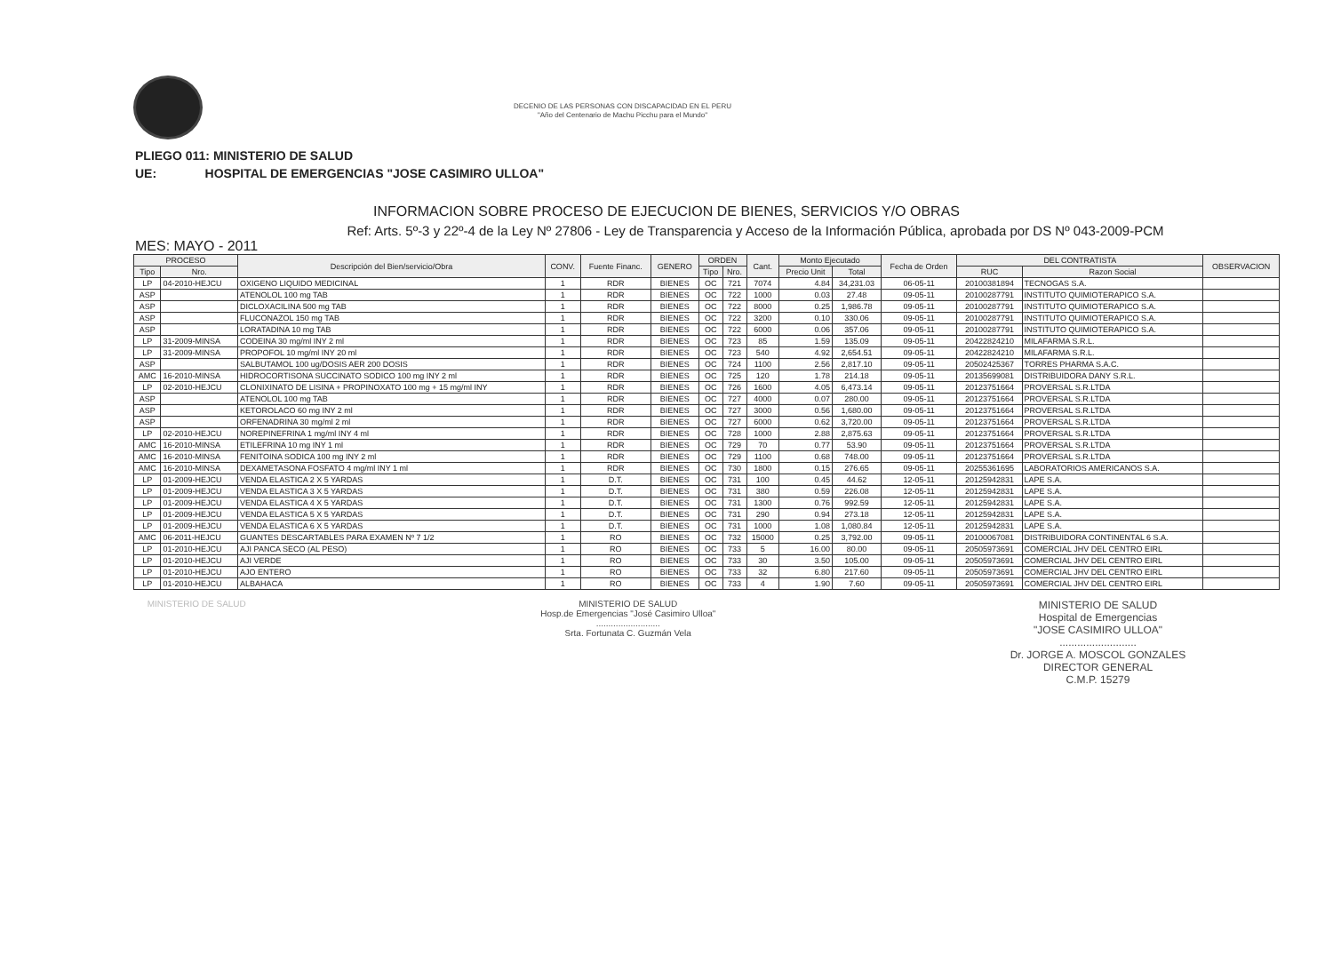DECENIO DE LAS PERSONAS CON DISCAPACIDAD EN EL PERU
"Año del Centenario de Machu Picchu para el Mundo"
PLIEGO 011: MINISTERIO DE SALUD
UE: HOSPITAL DE EMERGENCIAS "JOSE CASIMIRO ULLOA"
INFORMACION SOBRE PROCESO DE EJECUCION DE BIENES, SERVICIOS Y/O OBRAS
Ref: Arts. 5º-3 y 22º-4 de la Ley Nº 27806 - Ley de Transparencia y Acceso de la Información Pública, aprobada por DS Nº 043-2009-PCM
MES: MAYO - 2011
| PROCESO | | Descripción del Bien/servicio/Obra | CONV. | Fuente Financ. | GENERO | ORDEN | | Cant. | Monto Ejecutado | | Fecha de Orden | DEL CONTRATISTA | | OBSERVACION |
| --- | --- | --- | --- | --- | --- | --- | --- | --- | --- | --- | --- | --- | --- | --- |
| Tipo | Nro. | | | | | Tipo | Nro. | | Precio Unit | Total | | RUC | Razon Social | |
| LP | 04-2010-HEJCU | OXIGENO LIQUIDO MEDICINAL | 1 | RDR | BIENES | OC | 721 | 7074 | 4.84 | 34,231.03 | 06-05-11 | 20100381894 | TECNOGAS S.A. | |
| ASP | | ATENOLOL 100 mg TAB | 1 | RDR | BIENES | OC | 722 | 1000 | 0.03 | 27.48 | 09-05-11 | 20100287791 | INSTITUTO QUIMIOTERAPICO S.A. | |
| ASP | | DICLOXACILINA 500 mg TAB | 1 | RDR | BIENES | OC | 722 | 8000 | 0.25 | 1,986.78 | 09-05-11 | 20100287791 | INSTITUTO QUIMIOTERAPICO S.A. | |
| ASP | | FLUCONAZOL 150 mg TAB | 1 | RDR | BIENES | OC | 722 | 3200 | 0.10 | 330.06 | 09-05-11 | 20100287791 | INSTITUTO QUIMIOTERAPICO S.A. | |
| ASP | | LORATADINA 10 mg TAB | 1 | RDR | BIENES | OC | 722 | 6000 | 0.06 | 357.06 | 09-05-11 | 20100287791 | INSTITUTO QUIMIOTERAPICO S.A. | |
| LP | 31-2009-MINSA | CODEINA 30 mg/ml INY 2 ml | 1 | RDR | BIENES | OC | 723 | 85 | 1.59 | 135.09 | 09-05-11 | 20422824210 | MILAFARMA S.R.L. | |
| LP | 31-2009-MINSA | PROPOFOL 10 mg/ml INY 20 ml | 1 | RDR | BIENES | OC | 723 | 540 | 4.92 | 2,654.51 | 09-05-11 | 20422824210 | MILAFARMA S.R.L. | |
| ASP | | SALBUTAMOL 100 ug/DOSIS AER 200 DOSIS | 1 | RDR | BIENES | OC | 724 | 1100 | 2.56 | 2,817.10 | 09-05-11 | 20502425367 | TORRES PHARMA S.A.C. | |
| AMC | 16-2010-MINSA | HIDROCORTISONA SUCCINATO SODICO 100 mg INY 2 ml | 1 | RDR | BIENES | OC | 725 | 120 | 1.78 | 214.18 | 09-05-11 | 20135699081 | DISTRIBUIDORA DANY S.R.L. | |
| LP | 02-2010-HEJCU | CLONIXINATO DE LISINA + PROPINOXATO 100 mg + 15 mg/ml INY | 1 | RDR | BIENES | OC | 726 | 1600 | 4.05 | 6,473.14 | 09-05-11 | 20123751664 | PROVERSAL S.R.LTDA | |
| ASP | | ATENOLOL 100 mg TAB | 1 | RDR | BIENES | OC | 727 | 4000 | 0.07 | 280.00 | 09-05-11 | 20123751664 | PROVERSAL S.R.LTDA | |
| ASP | | KETOROLACO 60 mg INY 2 ml | 1 | RDR | BIENES | OC | 727 | 3000 | 0.56 | 1,680.00 | 09-05-11 | 20123751664 | PROVERSAL S.R.LTDA | |
| ASP | | ORFENADRINA 30 mg/ml 2 ml | 1 | RDR | BIENES | OC | 727 | 6000 | 0.62 | 3,720.00 | 09-05-11 | 20123751664 | PROVERSAL S.R.LTDA | |
| LP | 02-2010-HEJCU | NOREPINEFRINA 1 mg/ml INY 4 ml | 1 | RDR | BIENES | OC | 728 | 1000 | 2.88 | 2,875.63 | 09-05-11 | 20123751664 | PROVERSAL S.R.LTDA | |
| AMC | 16-2010-MINSA | ETILEFRINA 10 mg INY 1 ml | 1 | RDR | BIENES | OC | 729 | 70 | 0.77 | 53.90 | 09-05-11 | 20123751664 | PROVERSAL S.R.LTDA | |
| AMC | 16-2010-MINSA | FENITOINA SODICA 100 mg INY 2 ml | 1 | RDR | BIENES | OC | 729 | 1100 | 0.68 | 748.00 | 09-05-11 | 20123751664 | PROVERSAL S.R.LTDA | |
| AMC | 16-2010-MINSA | DEXAMETASONA FOSFATO 4 mg/ml INY 1 ml | 1 | RDR | BIENES | OC | 730 | 1800 | 0.15 | 276.65 | 09-05-11 | 20255361695 | LABORATORIOS AMERICANOS S.A. | |
| LP | 01-2009-HEJCU | VENDA ELASTICA 2 X 5 YARDAS | 1 | D.T. | BIENES | OC | 731 | 100 | 0.45 | 44.62 | 12-05-11 | 20125942831 | LAPE S.A. | |
| LP | 01-2009-HEJCU | VENDA ELASTICA 3 X 5 YARDAS | 1 | D.T. | BIENES | OC | 731 | 380 | 0.59 | 226.08 | 12-05-11 | 20125942831 | LAPE S.A. | |
| LP | 01-2009-HEJCU | VENDA ELASTICA 4 X 5 YARDAS | 1 | D.T. | BIENES | OC | 731 | 1300 | 0.76 | 992.59 | 12-05-11 | 20125942831 | LAPE S.A. | |
| LP | 01-2009-HEJCU | VENDA ELASTICA 5 X 5 YARDAS | 1 | D.T. | BIENES | OC | 731 | 290 | 0.94 | 273.18 | 12-05-11 | 20125942831 | LAPE S.A. | |
| LP | 01-2009-HEJCU | VENDA ELASTICA 6 X 5 YARDAS | 1 | D.T. | BIENES | OC | 731 | 1000 | 1.08 | 1,080.84 | 12-05-11 | 20125942831 | LAPE S.A. | |
| AMC | 06-2011-HEJCU | GUANTES DESCARTABLES PARA EXAMEN Nº 7 1/2 | 1 | RO | BIENES | OC | 732 | 15000 | 0.25 | 3,792.00 | 09-05-11 | 20100067081 | DISTRIBUIDORA CONTINENTAL 6 S.A. | |
| LP | 01-2010-HEJCU | AJI PANCA SECO (AL PESO) | 1 | RO | BIENES | OC | 733 | 5 | 16.00 | 80.00 | 09-05-11 | 20505973691 | COMERCIAL JHV DEL CENTRO EIRL | |
| LP | 01-2010-HEJCU | AJI VERDE | 1 | RO | BIENES | OC | 733 | 30 | 3.50 | 105.00 | 09-05-11 | 20505973691 | COMERCIAL JHV DEL CENTRO EIRL | |
| LP | 01-2010-HEJCU | AJO ENTERO | 1 | RO | BIENES | OC | 733 | 32 | 6.80 | 217.60 | 09-05-11 | 20505973691 | COMERCIAL JHV DEL CENTRO EIRL | |
| LP | 01-2010-HEJCU | ALBAHACA | 1 | RO | BIENES | OC | 733 | 4 | 1.90 | 7.60 | 09-05-11 | 20505973691 | COMERCIAL JHV DEL CENTRO EIRL | |
MINISTERIO DE SALUD MINISTERIO DE SALUD
Hosp.de Emergencias "José Casimiro Ulloa"
..........................
Srta. Fortunata C. Guzmán Vela
MINISTERIO DE SALUD
Hospital de Emergencias
"JOSE CASIMIRO ULLOA"
..........................
Dr. JORGE A. MOSCOL GONZALES
DIRECTOR GENERAL
C.M.P. 15279